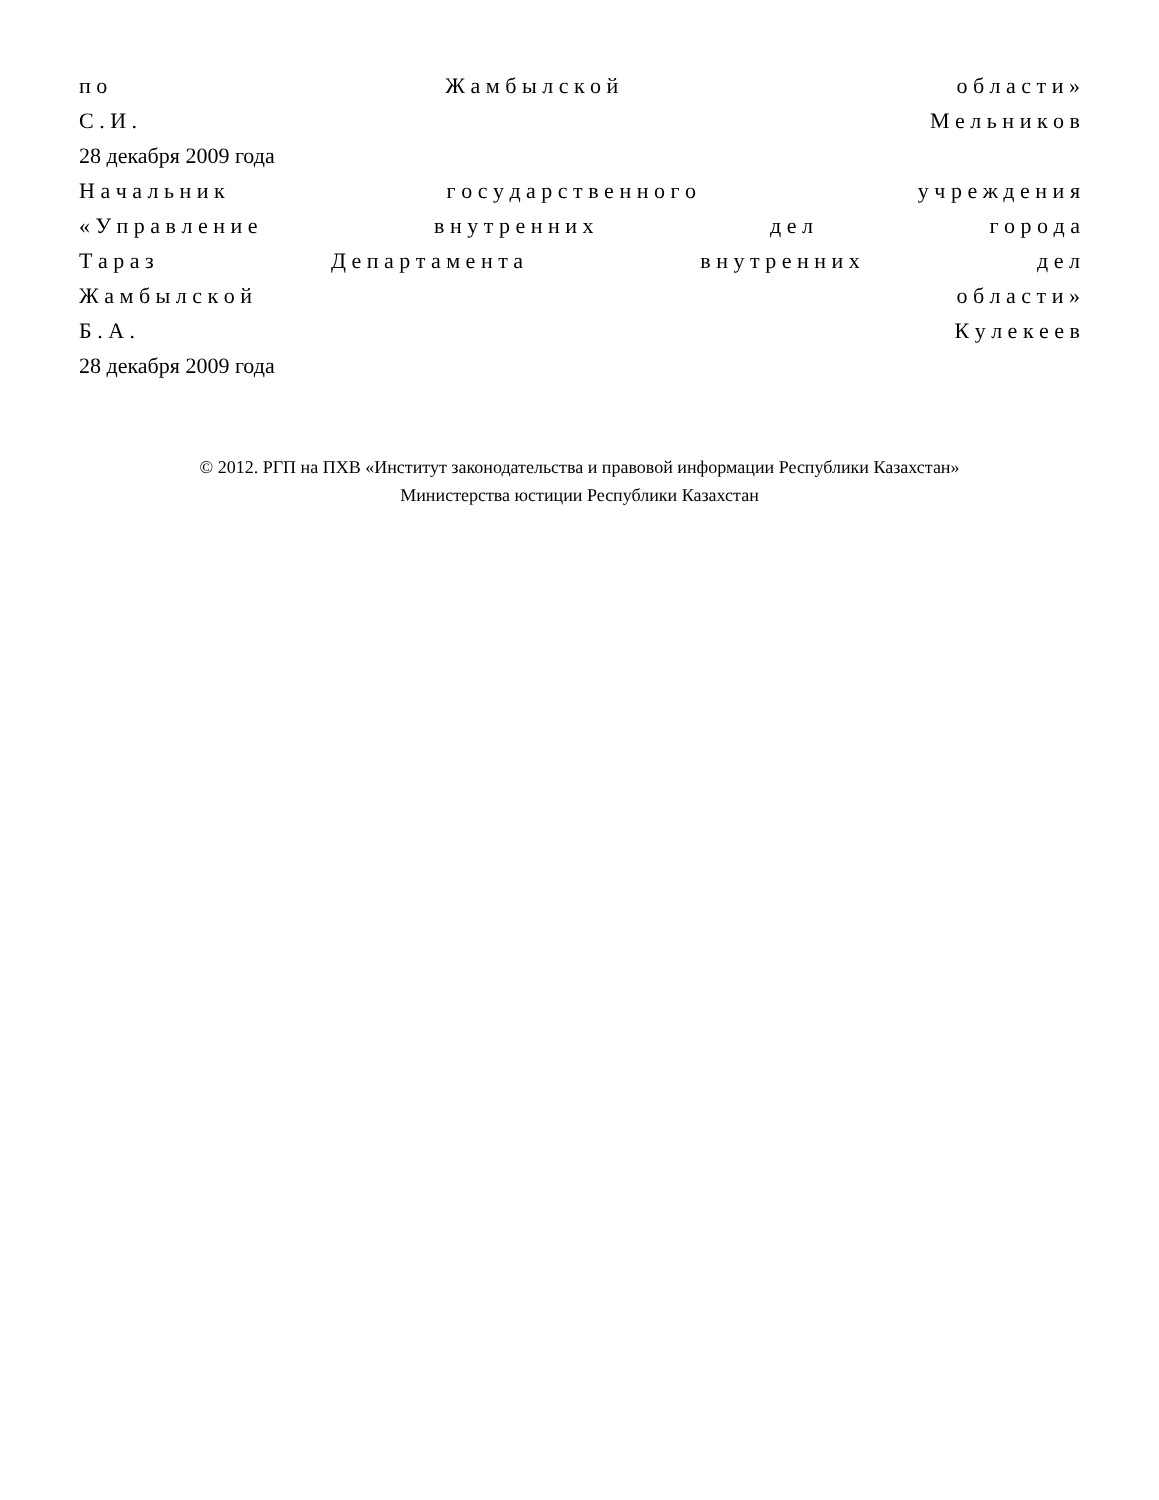п о Ж а м б ы л с к о й о б л а с т и »
С . И . М е л ь н и к о в
28 декабря 2009 года
Н а ч а л ь н и к г о с у д а р с т в е н н о г о у ч р е ж д е н и я
« У п р а в л е н и е в н у т р е н н и х д е л г о р о д а
Т а р а з Д е п а р т а м е н т а в н у т р е н н и х д е л
Ж а м б ы л с к о й о б л а с т и »
Б . А . К у л е к е е в
28 декабря 2009 года
© 2012. РГП на ПХВ «Институт законодательства и правовой информации Республики Казахстан»
Министерства юстиции Республики Казахстан